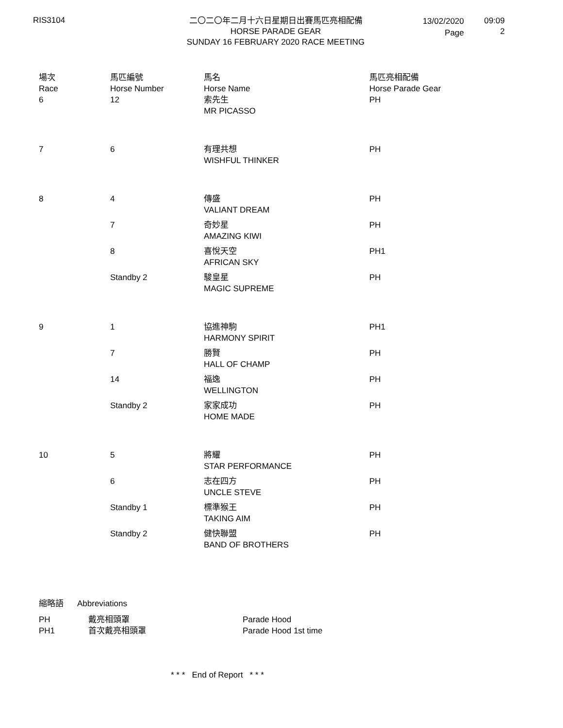RIS3104
二〇二〇年二月十六日星期日出賽馬匹亮相配備
HORSE PARADE GEAR
SUNDAY 16 FEBRUARY 2020 RACE MEETING
13/02/2020
Page
09:09
2
| 場次 Race | 馬匹編號 Horse Number | 馬名 Horse Name | 馬匹亮相配備 Horse Parade Gear |
| --- | --- | --- | --- |
| 6 | 12 | 索先生 MR PICASSO | PH |
| 7 | 6 | 有理共想 WISHFUL THINKER | PH |
| 8 | 4 | 傳盛 VALIANT DREAM | PH |
| | 7 | 奇妙星 AMAZING KIWI | PH |
| | 8 | 喜悅天空 AFRICAN SKY | PH1 |
| | Standby 2 | 駿皇星 MAGIC SUPREME | PH |
| 9 | 1 | 協進神駒 HARMONY SPIRIT | PH1 |
| | 7 | 勝賢 HALL OF CHAMP | PH |
| | 14 | 福逸 WELLINGTON | PH |
| | Standby 2 | 家家成功 HOME MADE | PH |
| 10 | 5 | 將耀 STAR PERFORMANCE | PH |
| | 6 | 志在四方 UNCLE STEVE | PH |
| | Standby 1 | 標準猴王 TAKING AIM | PH |
| | Standby 2 | 健快聯盟 BAND OF BROTHERS | PH |
縮略語 Abbreviations
PH 戴亮相頭罩 Parade Hood
PH1 首次戴亮相頭罩 Parade Hood 1st time
* * * End of Report * * *